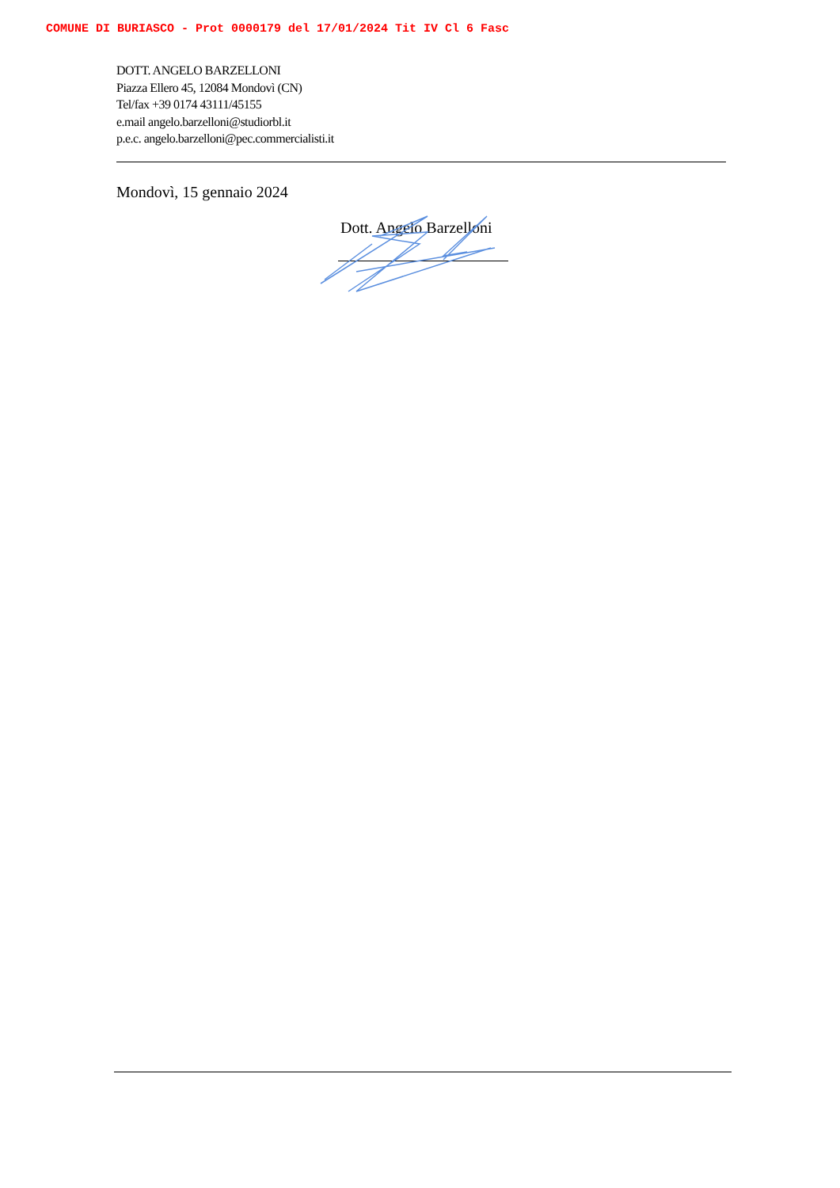COMUNE DI BURIASCO - Prot 0000179 del 17/01/2024 Tit IV Cl 6 Fasc
DOTT. ANGELO BARZELLONI
Piazza Ellero 45, 12084 Mondovì (CN)
Tel/fax +39 0174 43111/45155
e.mail angelo.barzelloni@studiorbl.it
p.e.c. angelo.barzelloni@pec.commercialisti.it
Mondovì, 15 gennaio 2024
Dott. Angelo Barzelloni